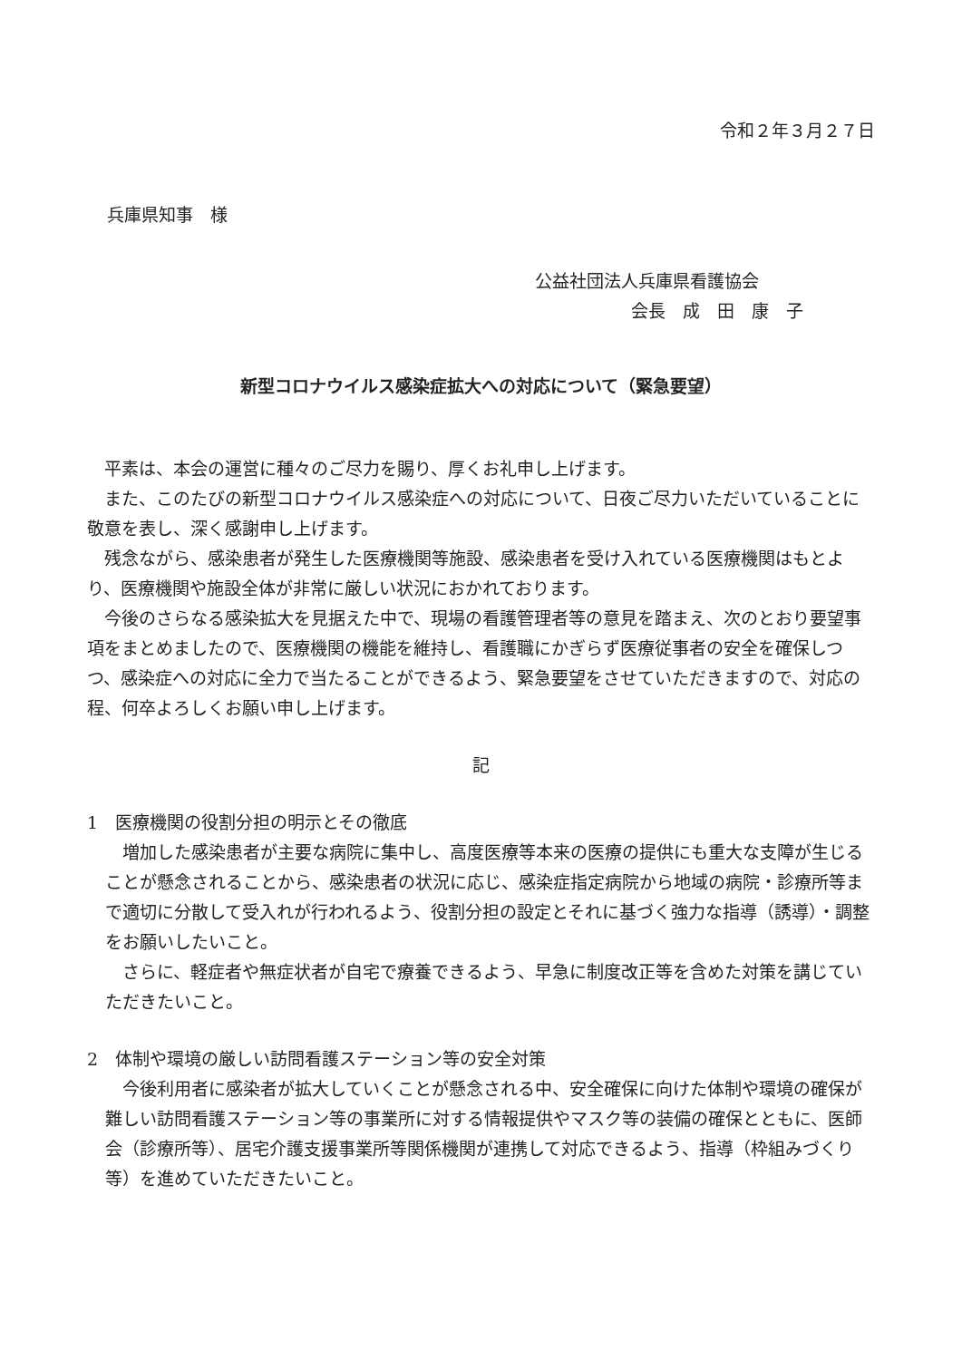令和２年３月２７日
兵庫県知事　様
公益社団法人兵庫県看護協会
会長　成　田　康　子
新型コロナウイルス感染症拡大への対応について（緊急要望）
平素は、本会の運営に種々のご尽力を賜り、厚くお礼申し上げます。
また、このたびの新型コロナウイルス感染症への対応について、日夜ご尽力いただいていることに敬意を表し、深く感謝申し上げます。
残念ながら、感染患者が発生した医療機関等施設、感染患者を受け入れている医療機関はもとより、医療機関や施設全体が非常に厳しい状況におかれております。
今後のさらなる感染拡大を見据えた中で、現場の看護管理者等の意見を踏まえ、次のとおり要望事項をまとめましたので、医療機関の機能を維持し、看護職にかぎらず医療従事者の安全を確保しつつ、感染症への対応に全力で当たることができるよう、緊急要望をさせていただきますので、対応の程、何卒よろしくお願い申し上げます。
記
1　医療機関の役割分担の明示とその徹底
増加した感染患者が主要な病院に集中し、高度医療等本来の医療の提供にも重大な支障が生じることが懸念されることから、感染患者の状況に応じ、感染症指定病院から地域の病院・診療所等まで適切に分散して受入れが行われるよう、役割分担の設定とそれに基づく強力な指導（誘導）・調整をお願いしたいこと。
さらに、軽症者や無症状者が自宅で療養できるよう、早急に制度改正等を含めた対策を講じていただきたいこと。
2　体制や環境の厳しい訪問看護ステーション等の安全対策
今後利用者に感染者が拡大していくことが懸念される中、安全確保に向けた体制や環境の確保が難しい訪問看護ステーション等の事業所に対する情報提供やマスク等の装備の確保とともに、医師会（診療所等）、居宅介護支援事業所等関係機関が連携して対応できるよう、指導（枠組みづくり等）を進めていただきたいこと。